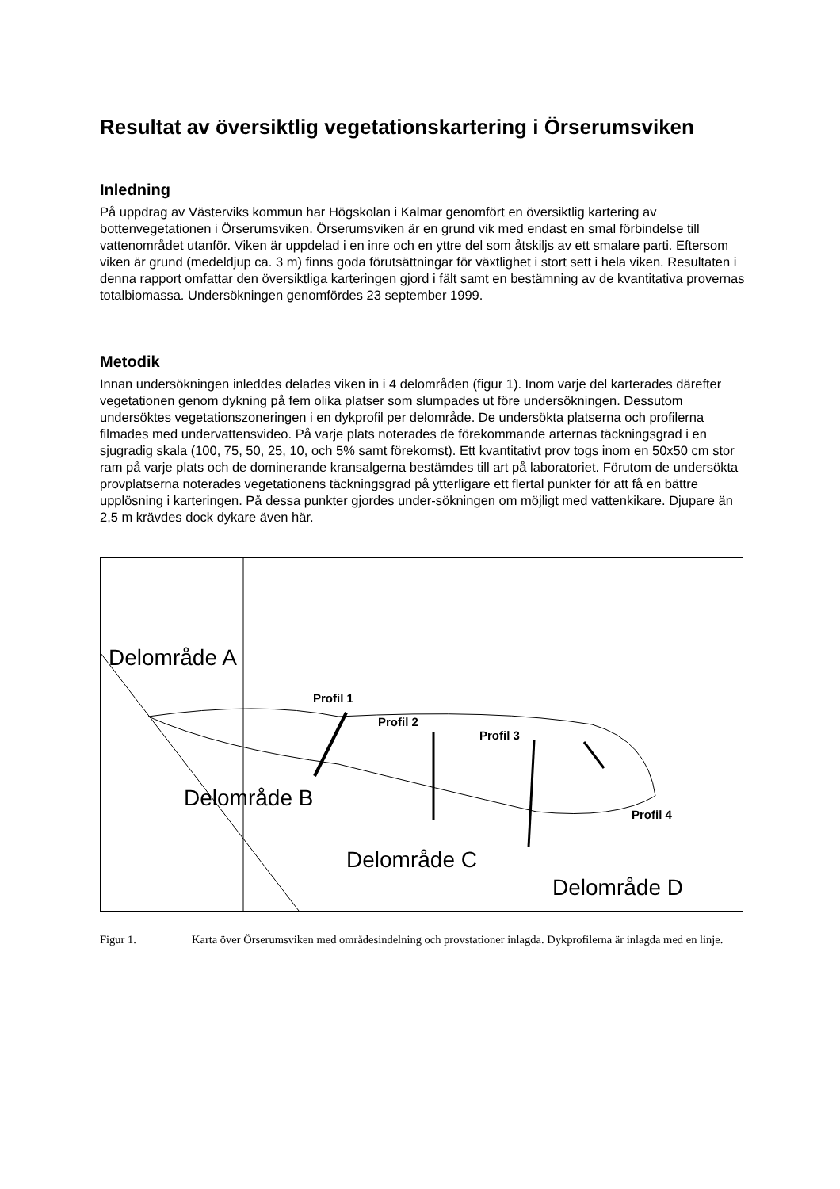Resultat av översiktlig vegetationskartering i Örserumsviken
Inledning
På uppdrag av Västerviks kommun har Högskolan i Kalmar genomfört en översiktlig kartering av bottenvegetationen i Örserumsviken. Örserumsviken är en grund vik med endast en smal förbindelse till vattenområdet utanför. Viken är uppdelad i en inre och en yttre del som åtskiljs av ett smalare parti. Eftersom viken är grund (medeldjup ca. 3 m) finns goda förutsättningar för växtlighet i stort sett i hela viken. Resultaten i denna rapport omfattar den översiktliga karteringen gjord i fält samt en bestämning av de kvantitativa provernas totalbiomassa. Undersökningen genomfördes 23 september 1999.
Metodik
Innan undersökningen inleddes delades viken in i 4 delområden (figur 1). Inom varje del karterades därefter vegetationen genom dykning på fem olika platser som slumpades ut före undersökningen. Dessutom undersöktes vegetationszoneringen i en dykprofil per delområde. De undersökta platserna och profilerna filmades med undervattensvideo. På varje plats noterades de förekommande arternas täckningsgrad i en sjugradig skala (100, 75, 50, 25, 10, och 5% samt förekomst). Ett kvantitativt prov togs inom en 50x50 cm stor ram på varje plats och de dominerande kransalgerna bestämdes till art på laboratoriet. Förutom de undersökta provplatserna noterades vegetationens täckningsgrad på ytterligare ett flertal punkter för att få en bättre upplösning i karteringen. På dessa punkter gjordes under-sökningen om möjligt med vattenkikare. Djupare än 2,5 m krävdes dock dykare även här.
Delområde A
Delområde B
Delområde C
Delområde D
Profil 1
Profil 2
Profil 3
Profil 4
Figur 1. Karta över Örserumsviken med områdesindelning och provstationer inlagda. Dykprofilerna är inlagda med en linje.